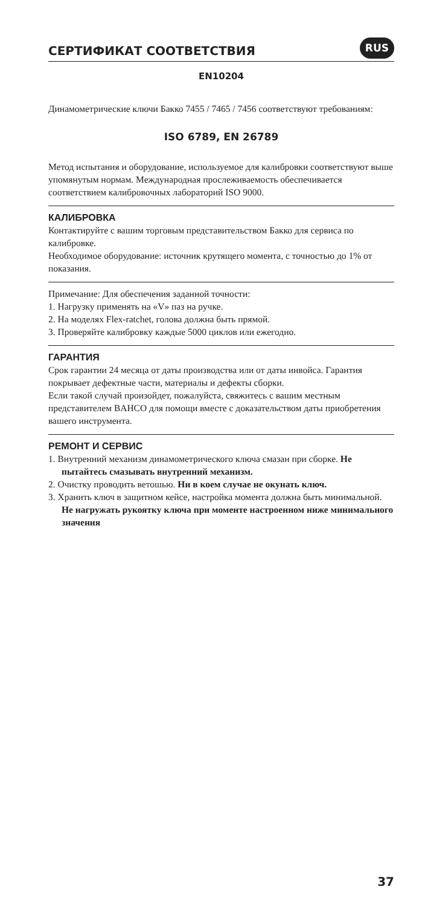СЕРТИФИКАТ СООТВЕТСТВИЯ
RUS
EN10204
Динамометрические ключи Бакко 7455 / 7465 / 7456 соответствуют требованиям:
ISO 6789, EN 26789
Метод испытания и оборудование, используемое для калибровки соответствуют выше упомянутым нормам. Международная прослеживаемость обеспечивается соответствием калибровочных лабораторий ISO 9000.
КАЛИБРОВКА
Контактируйте с вашим торговым представительством Бакко для сервиса по калибровке.
Необходимое оборудование: источник крутящего момента, с точностью до 1% от показания.
Примечание: Для обеспечения заданной точности:
1. Нагрузку применять на «V» паз на ручке.
2. На моделях Flex-ratchet, голова должна быть прямой.
3. Проверяйте калибровку каждые 5000 циклов или ежегодно.
ГАРАНТИЯ
Срок гарантии 24 месяца от даты производства или от даты инвойса. Гарантия покрывает дефектные части, материалы и дефекты сборки.
Если такой случай произойдет, пожалуйста, свяжитесь с вашим местным представителем BAHCO для помощи вместе с доказательством даты приобретения вашего инструмента.
РЕМОНТ И СЕРВИС
1. Внутренний механизм динамометрического ключа смазан при сборке. Не пытайтесь смазывать внутренний механизм.
2. Очистку проводить ветошью. Ни в коем случае не окунать ключ.
3. Хранить ключ в защитном кейсе, настройка момента должна быть минимальной. Не нагружать рукоятку ключа при моменте настроенном ниже минимального значения
37